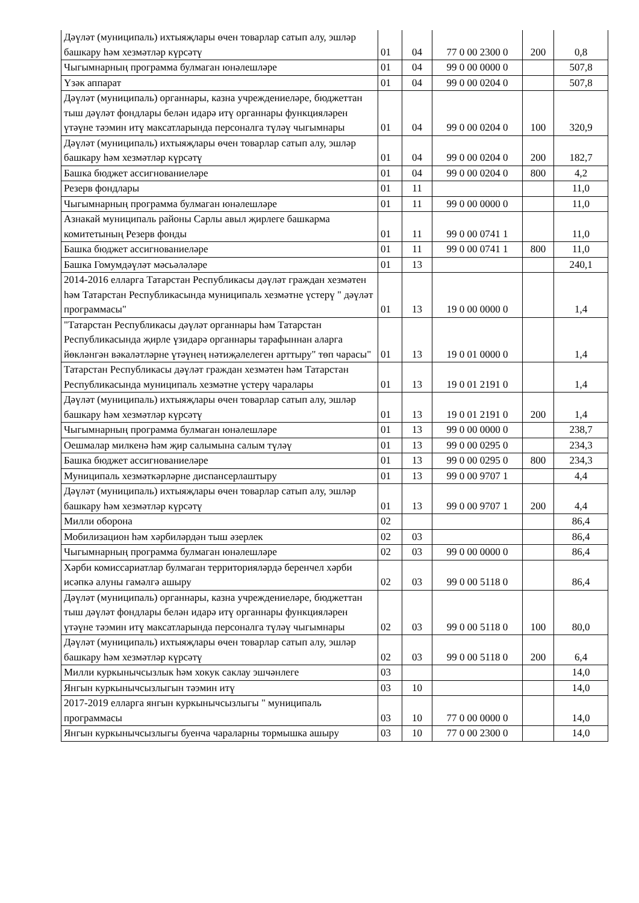| Дәүләт (муниципаль) ихтыяҗлары өчен товарлар сатып алу, эшләр башкару һәм хезмәтләр күрсәтү | 01 | 04 | 77 0 00 2300 0 | 200 | 0,8 |
| Чыгымнарның программа булмаган юнәлешләре | 01 | 04 | 99 0 00 0000 0 | | 507,8 |
| Үзәк аппарат | 01 | 04 | 99 0 00 0204 0 | | 507,8 |
| Дәүләт (муниципаль) органнары, казна учреждениеләре, бюджеттан тыш дәүләт фондлары белән идарә итү органнары функцияләрен үтәүне тәэмин итү максатларында персоналга түләү чыгымнары | 01 | 04 | 99 0 00 0204 0 | 100 | 320,9 |
| Дәүләт (муниципаль) ихтыяҗлары өчен товарлар сатып алу, эшләр башкару һәм хезмәтләр күрсәтү | 01 | 04 | 99 0 00 0204 0 | 200 | 182,7 |
| Башка бюджет ассигнованиеләре | 01 | 04 | 99 0 00 0204 0 | 800 | 4,2 |
| Резерв фондлары | 01 | 11 | | | 11,0 |
| Чыгымнарның программа булмаган юнәлешләре | 01 | 11 | 99 0 00 0000 0 | | 11,0 |
| Азнакай муниципаль районы Сарлы авыл җирлеге башкарма комитетының Резерв фонды | 01 | 11 | 99 0 00 0741 1 | | 11,0 |
| Башка бюджет ассигнованиеләре | 01 | 11 | 99 0 00 0741 1 | 800 | 11,0 |
| Башка Гомумдәүләт мәсьәләләре | 01 | 13 | | | 240,1 |
| 2014-2016 елларга Татарстан Республикасы дәүләт граждан хезмәтен һәм Татарстан Республикасында муниципаль хезмәтне үстерү " дәүләт программасы" | 01 | 13 | 19 0 00 0000 0 | | 1,4 |
| "Татарстан Республикасы дәүләт органнары һәм Татарстан Республикасында җирле үзидарә органнары тарафыннан аларга йөкләнгән вәкаләтләрне үтәүнең нәтиҗәлелеген арттыру" төп чарасы" | 01 | 13 | 19 0 01 0000 0 | | 1,4 |
| Татарстан Республикасы дәүләт граждан хезмәтен һәм Татарстан Республикасында муниципаль хезмәтне үстерү чаралары | 01 | 13 | 19 0 01 2191 0 | | 1,4 |
| Дәүләт (муниципаль) ихтыяҗлары өчен товарлар сатып алу, эшләр башкару һәм хезмәтләр күрсәтү | 01 | 13 | 19 0 01 2191 0 | 200 | 1,4 |
| Чыгымнарның программа булмаган юнәлешләре | 01 | 13 | 99 0 00 0000 0 | | 238,7 |
| Оешмалар милкенә һәм җир салымына салым түләү | 01 | 13 | 99 0 00 0295 0 | | 234,3 |
| Башка бюджет ассигнованиеләре | 01 | 13 | 99 0 00 0295 0 | 800 | 234,3 |
| Муниципаль хезмәткәрләрне диспансерлаштыру | 01 | 13 | 99 0 00 9707 1 | | 4,4 |
| Дәүләт (муниципаль) ихтыяҗлары өчен товарлар сатып алу, эшләр башкару һәм хезмәтләр күрсәтү | 01 | 13 | 99 0 00 9707 1 | 200 | 4,4 |
| Милли оборона | 02 | | | | 86,4 |
| Мобилизацион һәм хәрбиләрдән тыш әзерлек | 02 | 03 | | | 86,4 |
| Чыгымнарның программа булмаган юнәлешләре | 02 | 03 | 99 0 00 0000 0 | | 86,4 |
| Хәрби комиссариатлар булмаган территорияләрдә беренчел хәрби исәпкә алуны гамәлгә ашыру | 02 | 03 | 99 0 00 5118 0 | | 86,4 |
| Дәүләт (муниципаль) органнары, казна учреждениеләре, бюджеттан тыш дәүләт фондлары белән идарә итү органнары функцияләрен үтәүне тәэмин итү максатларында персоналга түләү чыгымнары | 02 | 03 | 99 0 00 5118 0 | 100 | 80,0 |
| Дәүләт (муниципаль) ихтыяҗлары өчен товарлар сатып алу, эшләр башкару һәм хезмәтләр күрсәтү | 02 | 03 | 99 0 00 5118 0 | 200 | 6,4 |
| Милли куркынычсызлык һәм хокук саклау эшчәнлеге | 03 | | | | 14,0 |
| Янгын куркынычсызлыгын тәэмин итү | 03 | 10 | | | 14,0 |
| 2017-2019 елларга янгын куркынычсызлыгы " муниципаль программасы | 03 | 10 | 77 0 00 0000 0 | | 14,0 |
| Янгын куркынычсызлыгы буенча чараларны тормышка ашыру | 03 | 10 | 77 0 00 2300 0 | | 14,0 |